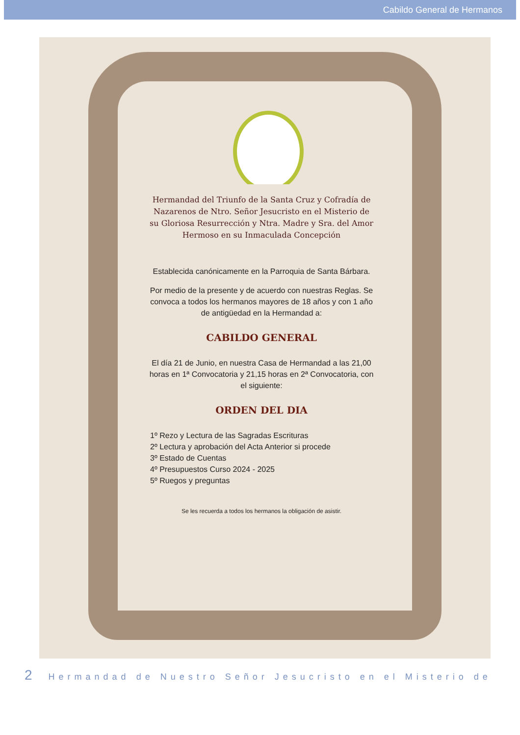Cabildo General de Hermanos
Hermandad del Triunfo de la Santa Cruz y Cofradía de Nazarenos de Ntro. Señor Jesucristo en el Misterio de su Gloriosa Resurrección y Ntra. Madre y Sra. del Amor Hermoso en su Inmaculada Concepción
Establecida canónicamente en la Parroquia de Santa Bárbara.
Por medio de la presente y de acuerdo con nuestras Reglas. Se convoca a todos los hermanos mayores de 18 años y con 1 año de antigüedad en la Hermandad a:
CABILDO GENERAL
El día 21 de Junio, en nuestra Casa de Hermandad a las 21,00 horas en 1ª Convocatoria y 21,15 horas en 2ª Convocatoria, con el siguiente:
ORDEN DEL DIA
1º Rezo y Lectura de las Sagradas Escrituras
2º Lectura y aprobación del Acta Anterior si procede
3º Estado de Cuentas
4º Presupuestos Curso 2024 - 2025
5º Ruegos y preguntas
Se les recuerda a todos los hermanos la obligación de asistir.
2 Hermandad de Nuestro Señor Jesucristo en el Misterio de